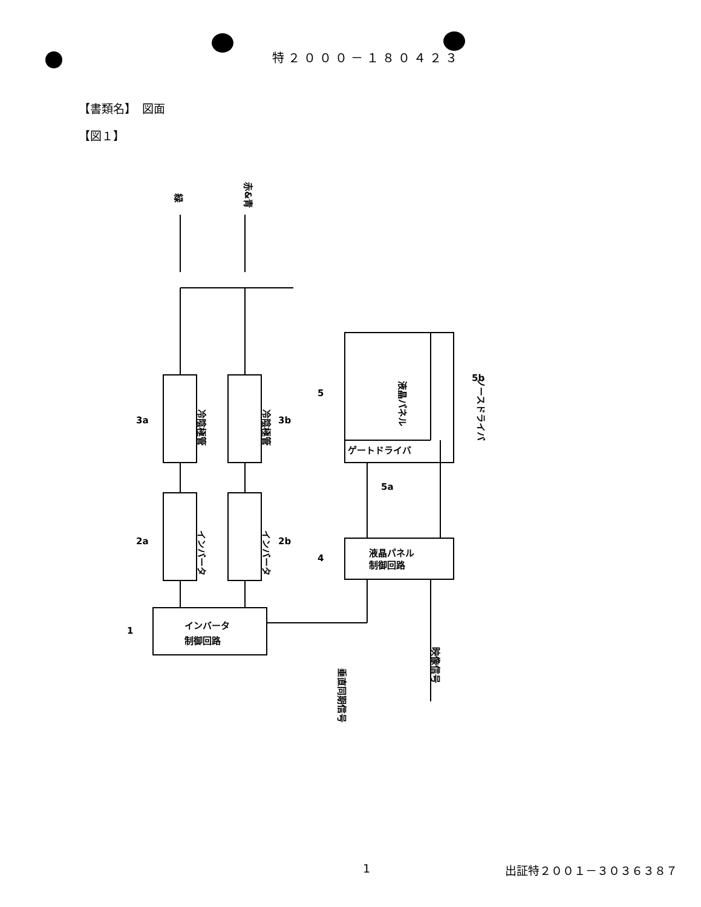特２０００－１８０４２３
【書類名】　図面
【図１】
緑
赤&青
冷陰極管
冷陰極管
3a
3b
インバータ
インバータ
2a
2b
インバータ
制御回路
1
液晶パネル
ソースドライバ
ゲートドライバ
5
5b
5a
液晶パネル
制御回路
4
垂直同期信号
映像信号
1 出証特２００１－３０３６３８７